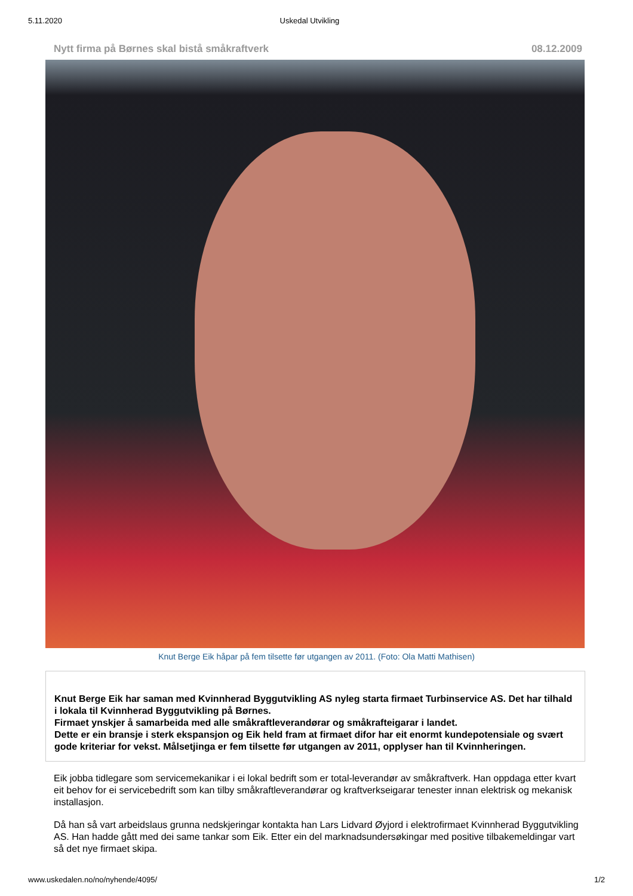5.11.2020 Uskedal Utvikling
Nytt firma på Børnes skal bistå småkraftverk 08.12.2009
Knut Berge Eik håpar på fem tilsette før utgangen av 2011. (Foto: Ola Matti Mathisen)
Knut Berge Eik har saman med Kvinnherad Byggutvikling AS nyleg starta firmaet Turbinservice AS. Det har tilhald i lokala til Kvinnherad Byggutvikling på Børnes.
Firmaet ynskjer å samarbeida med alle småkraftleverandørar og småkrafteigarar i landet.
Dette er ein bransje i sterk ekspansjon og Eik held fram at firmaet difor har eit enormt kundepotensiale og svært gode kriteriar for vekst. Målsetjinga er fem tilsette før utgangen av 2011, opplyser han til Kvinnheringen.
Eik jobba tidlegare som servicemekanikar i ei lokal bedrift som er total-leverandør av småkraftverk. Han oppdaga etter kvart eit behov for ei servicebedrift som kan tilby småkraftleverandørar og kraftverkseigarar tenester innan elektrisk og mekanisk installasjon.
Då han så vart arbeidslaus grunna nedskjeringar kontakta han Lars Lidvard Øyjord i elektrofirmaet Kvinnherad Byggutvikling AS. Han hadde gått med dei same tankar som Eik. Etter ein del marknadsundersøkingar med positive tilbakemeldingar vart så det nye firmaet skipa.
www.uskedalen.no/no/nyhende/4095/ 1/2